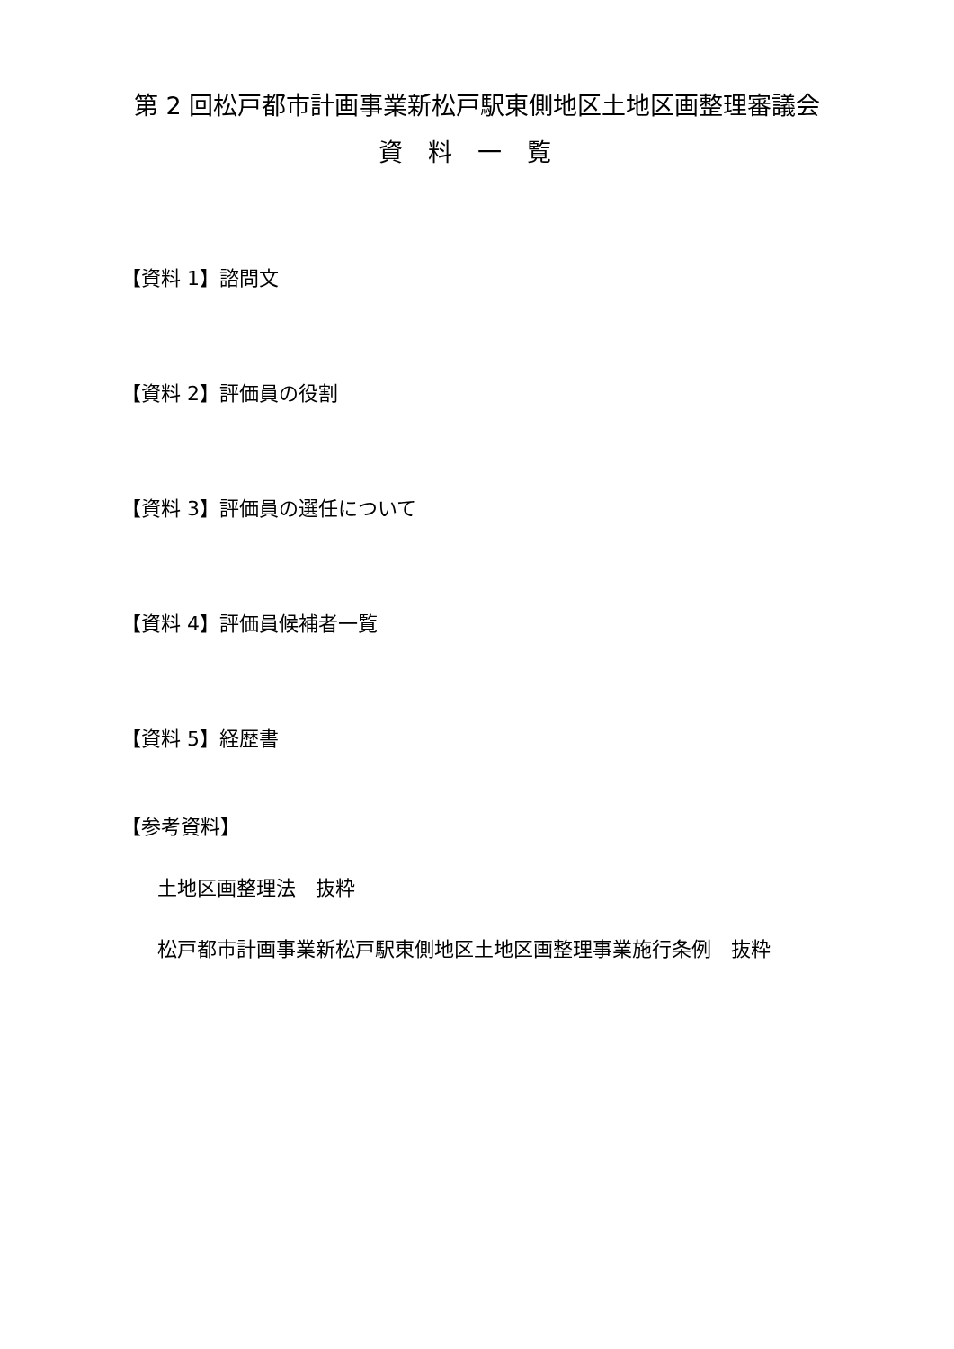第 2 回松戸都市計画事業新松戸駅東側地区土地区画整理審議会
資料一覧
【資料 1】諮問文
【資料 2】評価員の役割
【資料 3】評価員の選任について
【資料 4】評価員候補者一覧
【資料 5】経歴書
【参考資料】
土地区画整理法　抜粋
松戸都市計画事業新松戸駅東側地区土地区画整理事業施行条例　抜粋